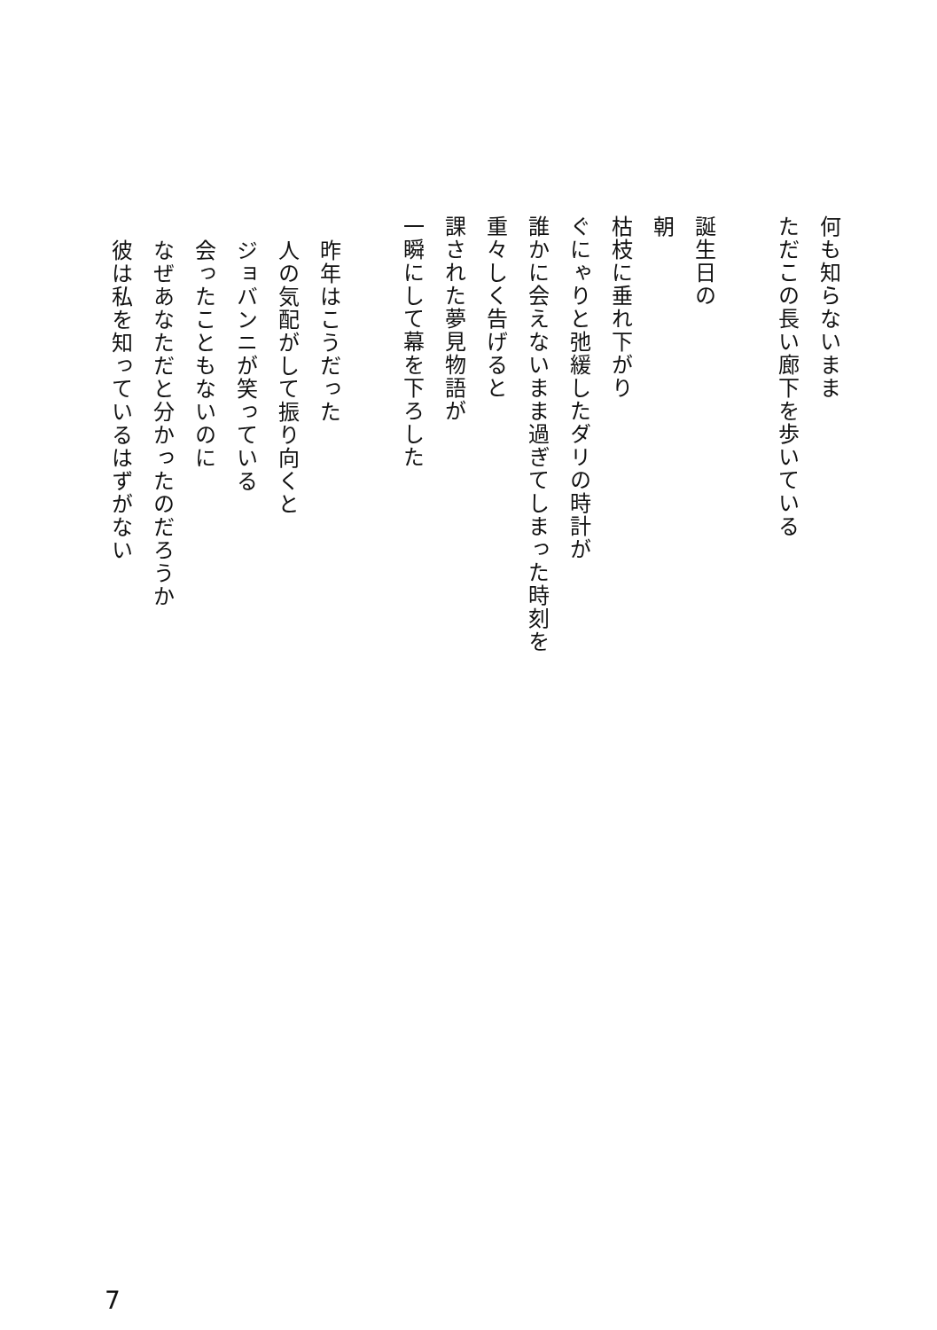何も知らないまま
ただこの長い廊下を歩いている
誕生日の
朝
枯枝に垂れ下がり
ぐにゃりと弛緩したダリの時計が
誰かに会えないまま過ぎてしまった時刻を
重々しく告げると
課された夢見物語が
一瞬にして幕を下ろした
昨年はこうだった
人の気配がして振り向くと
ジョバンニが笑っている
会ったこともないのに
なぜあなただと分かったのだろうか
彼は私を知っているはずがない
7